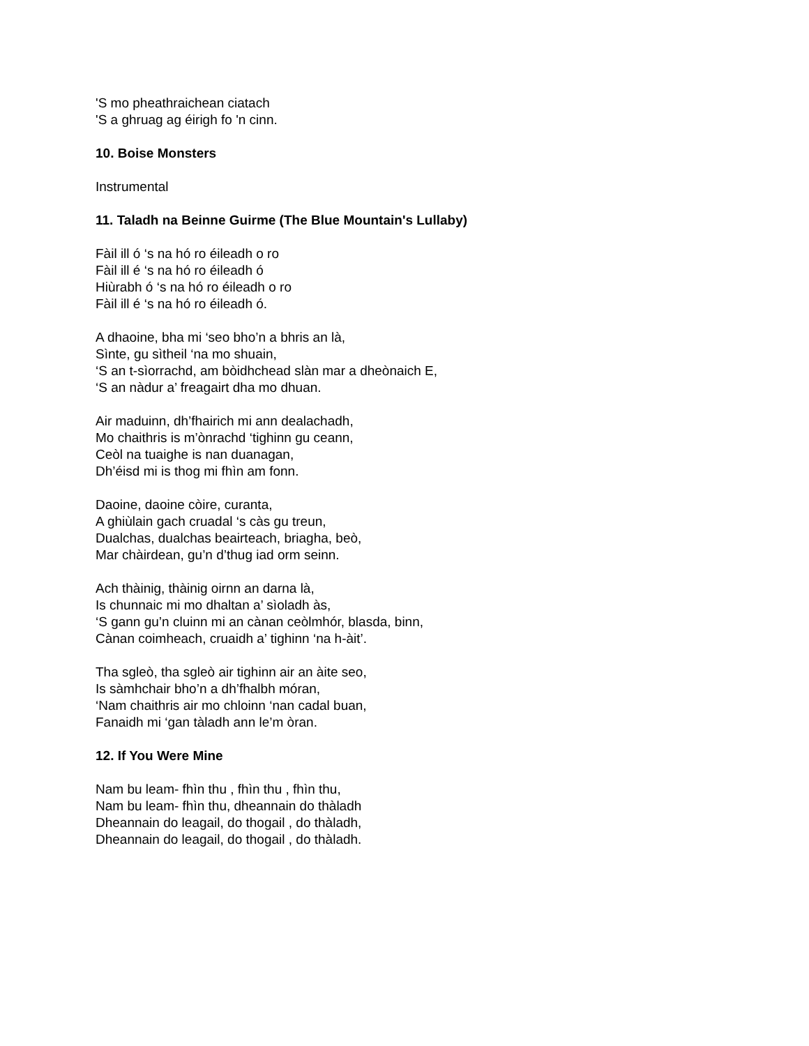'S mo pheathraichean ciatach
'S a ghruag ag éirigh fo 'n cinn.
10. Boise Monsters
Instrumental
11. Taladh na Beinne Guirme (The Blue Mountain's Lullaby)
Fàil ill ó ‘s na hó ro éileadh o ro
Fàil ill é ‘s na hó ro éileadh ó
Hiùrabh ó ‘s na hó ro éileadh o ro
Fàil ill é ‘s na hó ro éileadh ó.
A dhaoine, bha mi ‘seo bho’n a bhris an là,
Sìnte, gu sìtheil ‘na mo shuain,
‘S an t-sìorrachd, am bòidhchead slàn mar a dheònaich E,
‘S an nàdur a’ freagairt dha mo dhuan.
Air maduinn, dh’fhairich mi ann dealachadh,
Mo chaithris is m’ònrachd ‘tighinn gu ceann,
Ceòl na tuaighe is nan duanagan,
Dh’éisd mi is thog mi fhìn am fonn.
Daoine, daoine còire, curanta,
A ghiùlain gach cruadal ‘s càs gu treun,
Dualchas, dualchas beairteach, briagha, beò,
Mar chàirdean, gu’n d’thug iad orm seinn.
Ach thàinig, thàinig oirnn an darna là,
Is chunnaic mi mo dhaltan a’ sìoladh às,
‘S gann gu’n cluinn mi an cànan ceòlmhór, blasda, binn,
Cànan coimheach, cruaidh a’ tighinn ‘na h-àit’.
Tha sgleò, tha sgleò air tighinn air an àite seo,
Is sàmhchair bho’n a dh’fhalbh móran,
‘Nam chaithris air mo chloinn ‘nan cadal buan,
Fanaidh mi ‘gan tàladh ann le’m òran.
12. If You Were Mine
Nam bu leam- fhìn thu , fhìn thu , fhìn thu,
Nam bu leam- fhìn thu, dheannain do thàladh
Dheannain do leagail, do thogail , do thàladh,
Dheannain do leagail, do thogail , do thàladh.